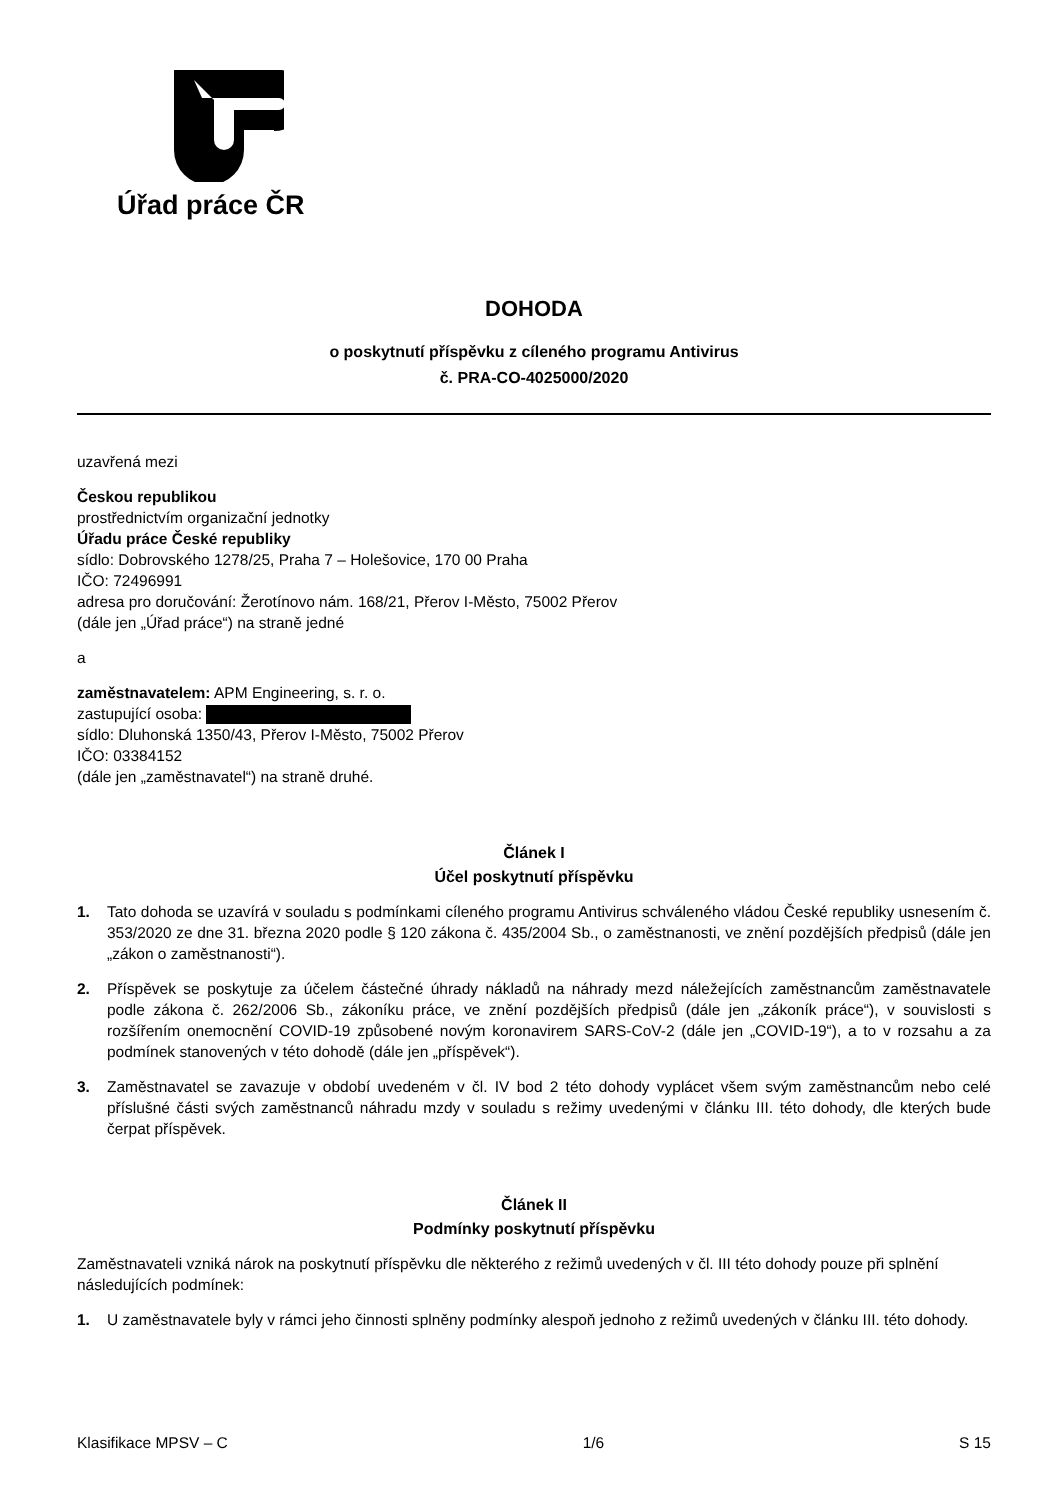Úřad práce ČR
DOHODA
o poskytnutí příspěvku z cíleného programu Antivirus
č. PRA-CO-4025000/2020
uzavřená mezi
Českou republikou
prostřednictvím organizační jednotky
Úřadu práce České republiky
sídlo: Dobrovského 1278/25, Praha 7 – Holešovice, 170 00 Praha
IČO: 72496991
adresa pro doručování: Žerotínovo nám. 168/21, Přerov I-Město, 75002 Přerov
(dále jen „Úřad práce“) na straně jedné
a
zaměstnavatelem: APM Engineering, s. r. o.
zastupující osoba:
sídlo: Dluhonská 1350/43, Přerov I-Město, 75002 Přerov
IČO: 03384152
(dále jen „zaměstnavatel“) na straně druhé.
Článek I
Účel poskytnutí příspěvku
1. Tato dohoda se uzavírá v souladu s podmínkami cíleného programu Antivirus schváleného vládou České republiky usnesením č. 353/2020 ze dne 31. března 2020 podle § 120 zákona č. 435/2004 Sb., o zaměstnanosti, ve znění pozdějších předpisů (dále jen „zákon o zaměstnanosti“).
2. Příspěvek se poskytuje za účelem částečné úhrady nákladů na náhrady mezd náležejících zaměstnancům zaměstnavatele podle zákona č. 262/2006 Sb., zákoníku práce, ve znění pozdějších předpisů (dále jen „zákoník práce“), v souvislosti s rozšířením onemocnění COVID-19 způsobené novým koronavirem SARS-CoV-2 (dále jen „COVID-19“), a to v rozsahu a za podmínek stanovených v této dohodě (dále jen „příspěvek“).
3. Zaměstnavatel se zavazuje v období uvedeném v čl. IV bod 2 této dohody vyplácet všem svým zaměstnancům nebo celé příslušné části svých zaměstnanců náhradu mzdy v souladu s režimy uvedenými v článku III. této dohody, dle kterých bude čerpat příspěvek.
Článek II
Podmínky poskytnutí příspěvku
Zaměstnavateli vzniká nárok na poskytnutí příspěvku dle některého z režimů uvedených v čl. III této dohody pouze při splnění následujících podmínek:
1. U zaměstnavatele byly v rámci jeho činnosti splněny podmínky alespoň jednoho z režimů uvedených v článku III. této dohody.
Klasifikace MPSV – C 1/6 S 15